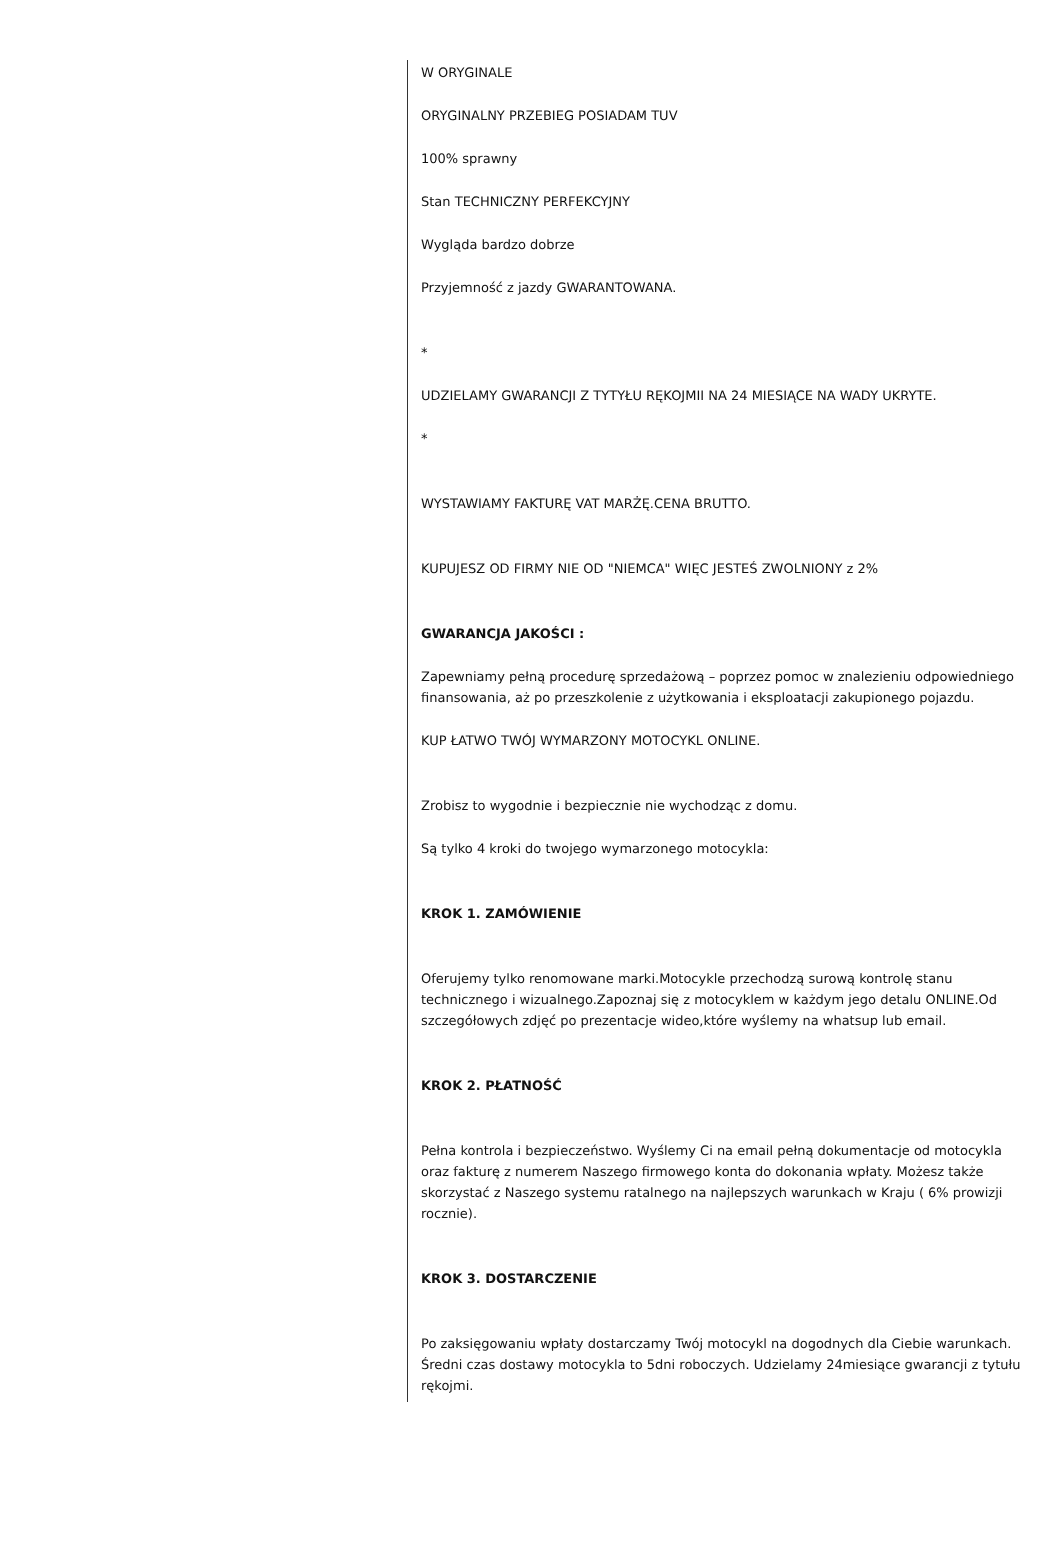W ORYGINALE
ORYGINALNY PRZEBIEG POSIADAM TUV
100% sprawny
Stan TECHNICZNY PERFEKCYJNY
Wygląda bardzo dobrze
Przyjemność z jazdy GWARANTOWANA.
*
UDZIELAMY GWARANCJI Z TYTYŁU RĘKOJMII NA 24 MIESIĄCE NA WADY UKRYTE.
*
WYSTAWIAMY FAKTURĘ VAT MARŻĘ.CENA BRUTTO.
KUPUJESZ OD FIRMY NIE OD "NIEMCA" WIĘC JESTEŚ ZWOLNIONY z 2%
GWARANCJA JAKOŚCI :
Zapewniamy pełną procedurę sprzedażową – poprzez pomoc w znalezieniu odpowiedniego finansowania, aż po przeszkolenie z użytkowania i eksploatacji zakupionego pojazdu.
KUP ŁATWO TWÓJ WYMARZONY MOTOCYKL ONLINE.
Zrobisz to wygodnie i bezpiecznie nie wychodząc z domu.
Są tylko 4 kroki do twojego wymarzonego motocykla:
KROK 1. ZAMÓWIENIE
Oferujemy tylko renomowane marki.Motocykle przechodzą surową kontrolę stanu technicznego i wizualnego.Zapoznaj się z motocyklem w każdym jego detalu ONLINE.Od szczegółowych zdjęć po prezentacje wideo,które wyślemy na whatsup lub email.
KROK 2. PŁATNOŚĆ
Pełna kontrola i bezpieczeństwo. Wyślemy Ci na email pełną dokumentacje od motocykla oraz fakturę z numerem Naszego firmowego konta do dokonania wpłaty. Możesz także skorzystać z Naszego systemu ratalnego na najlepszych warunkach w Kraju ( 6% prowizji rocznie).
KROK 3. DOSTARCZENIE
Po zaksięgowaniu wpłaty dostarczamy Twój motocykl na dogodnych dla Ciebie warunkach. Średni czas dostawy motocykla to 5dni roboczych. Udzielamy 24miesiące gwarancji z tytułu rękojmi.